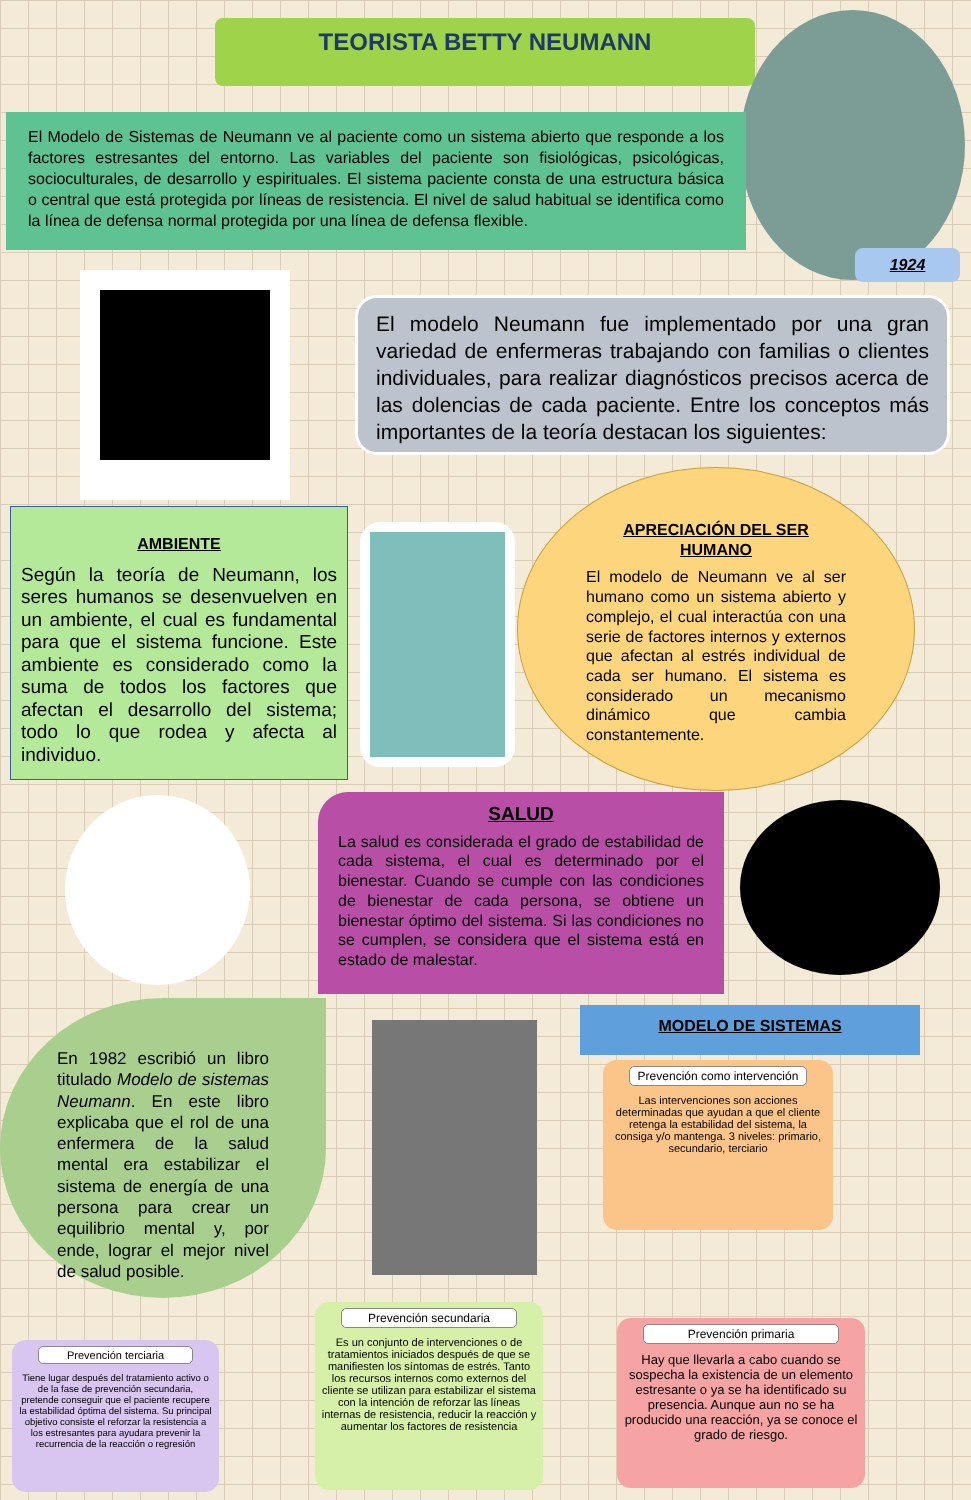TEORISTA BETTY NEUMANN
El Modelo de Sistemas de Neumann ve al paciente como un sistema abierto que responde a los factores estresantes del entorno. Las variables del paciente son fisiológicas, psicológicas, socioculturales, de desarrollo y espirituales. El sistema paciente consta de una estructura básica o central que está protegida por líneas de resistencia. El nivel de salud habitual se identifica como la línea de defensa normal protegida por una línea de defensa flexible.
1924
El modelo Neumann fue implementado por una gran variedad de enfermeras trabajando con familias o clientes individuales, para realizar diagnósticos precisos acerca de las dolencias de cada paciente. Entre los conceptos más importantes de la teoría destacan los siguientes:
AMBIENTE
Según la teoría de Neumann, los seres humanos se desenvuelven en un ambiente, el cual es fundamental para que el sistema funcione. Este ambiente es considerado como la suma de todos los factores que afectan el desarrollo del sistema; todo lo que rodea y afecta al individuo.
APRECIACIÓN DEL SER HUMANO
El modelo de Neumann ve al ser humano como un sistema abierto y complejo, el cual interactúa con una serie de factores internos y externos que afectan al estrés individual de cada ser humano. El sistema es considerado un mecanismo dinámico que cambia constantemente.
SALUD
La salud es considerada el grado de estabilidad de cada sistema, el cual es determinado por el bienestar. Cuando se cumple con las condiciones de bienestar de cada persona, se obtiene un bienestar óptimo del sistema. Si las condiciones no se cumplen, se considera que el sistema está en estado de malestar.
En 1982 escribió un libro titulado Modelo de sistemas Neumann. En este libro explicaba que el rol de una enfermera de la salud mental era estabilizar el sistema de energía de una persona para crear un equilibrio mental y, por ende, lograr el mejor nivel de salud posible.
MODELO DE SISTEMAS
Prevención como intervención
Las intervenciones son acciones determinadas que ayudan a que el cliente retenga la estabilidad del sistema, la consiga y/o mantenga. 3 niveles: primario, secundario, terciario
Prevención primaria
Hay que llevarla a cabo cuando se sospecha la existencia de un elemento estresante o ya se ha identificado su presencia. Aunque aun no se ha producido una reacción, ya se conoce el grado de riesgo.
Prevención secundaria
Es un conjunto de intervenciones o de tratamientos iniciados después de que se manifiesten los síntomas de estrés. Tanto los recursos internos como externos del cliente se utilizan para estabilizar el sistema con la intención de reforzar las líneas internas de resistencia, reducir la reacción y aumentar los factores de resistencia
Prevención terciaria
Tiene lugar después del tratamiento activo o de la fase de prevención secundaria, pretende conseguir que el paciente recupere la estabilidad óptima del sistema. Su principal objetivo consiste el reforzar la resistencia a los estresantes para ayudara prevenir la recurrencia de la reacción o regresión